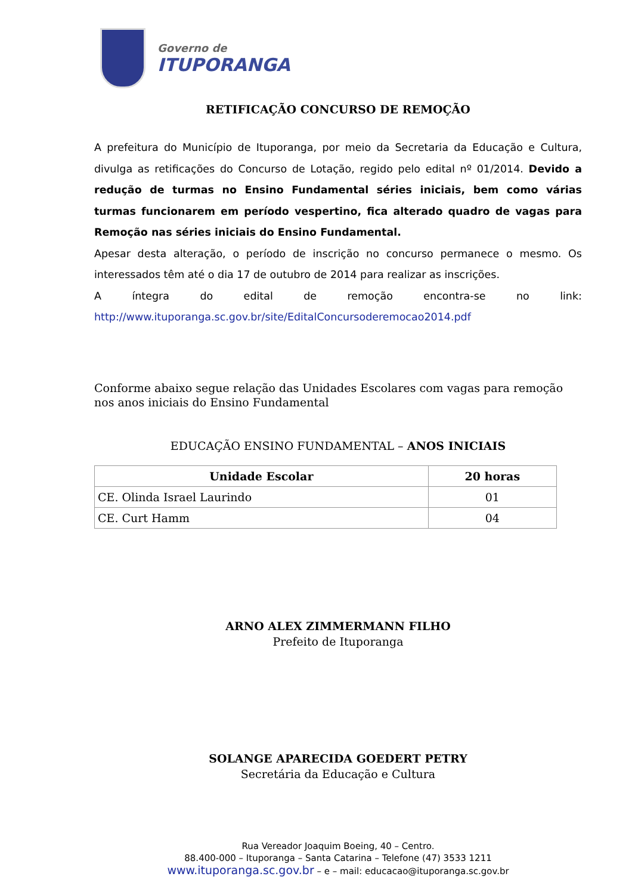Governo de
ITUPORANGA
RETIFICAÇÃO CONCURSO DE REMOÇÃO
A prefeitura do Município de Ituporanga, por meio da Secretaria da Educação e Cultura, divulga as retificações do Concurso de Lotação, regido pelo edital nº 01/2014. Devido a redução de turmas no Ensino Fundamental séries iniciais, bem como várias turmas funcionarem em período vespertino, fica alterado quadro de vagas para Remoção nas séries iniciais do Ensino Fundamental.
Apesar desta alteração, o período de inscrição no concurso permanece o mesmo. Os interessados têm até o dia 17 de outubro de 2014 para realizar as inscrições.
A íntegra do edital de remoção encontra-se no link: http://www.ituporanga.sc.gov.br/site/EditalConcursoderemocao2014.pdf
Conforme abaixo segue relação das Unidades Escolares com vagas para remoção nos anos iniciais do Ensino Fundamental
EDUCAÇÃO ENSINO FUNDAMENTAL – ANOS INICIAIS
| Unidade Escolar | 20 horas |
| --- | --- |
| CE. Olinda Israel Laurindo | 01 |
| CE. Curt Hamm | 04 |
ARNO ALEX ZIMMERMANN FILHO
Prefeito de Ituporanga
SOLANGE APARECIDA GOEDERT PETRY
Secretária da Educação e Cultura
Rua Vereador Joaquim Boeing, 40 – Centro.
88.400-000 – Ituporanga – Santa Catarina – Telefone (47) 3533 1211
www.ituporanga.sc.gov.br – e – mail: educacao@ituporanga.sc.gov.br